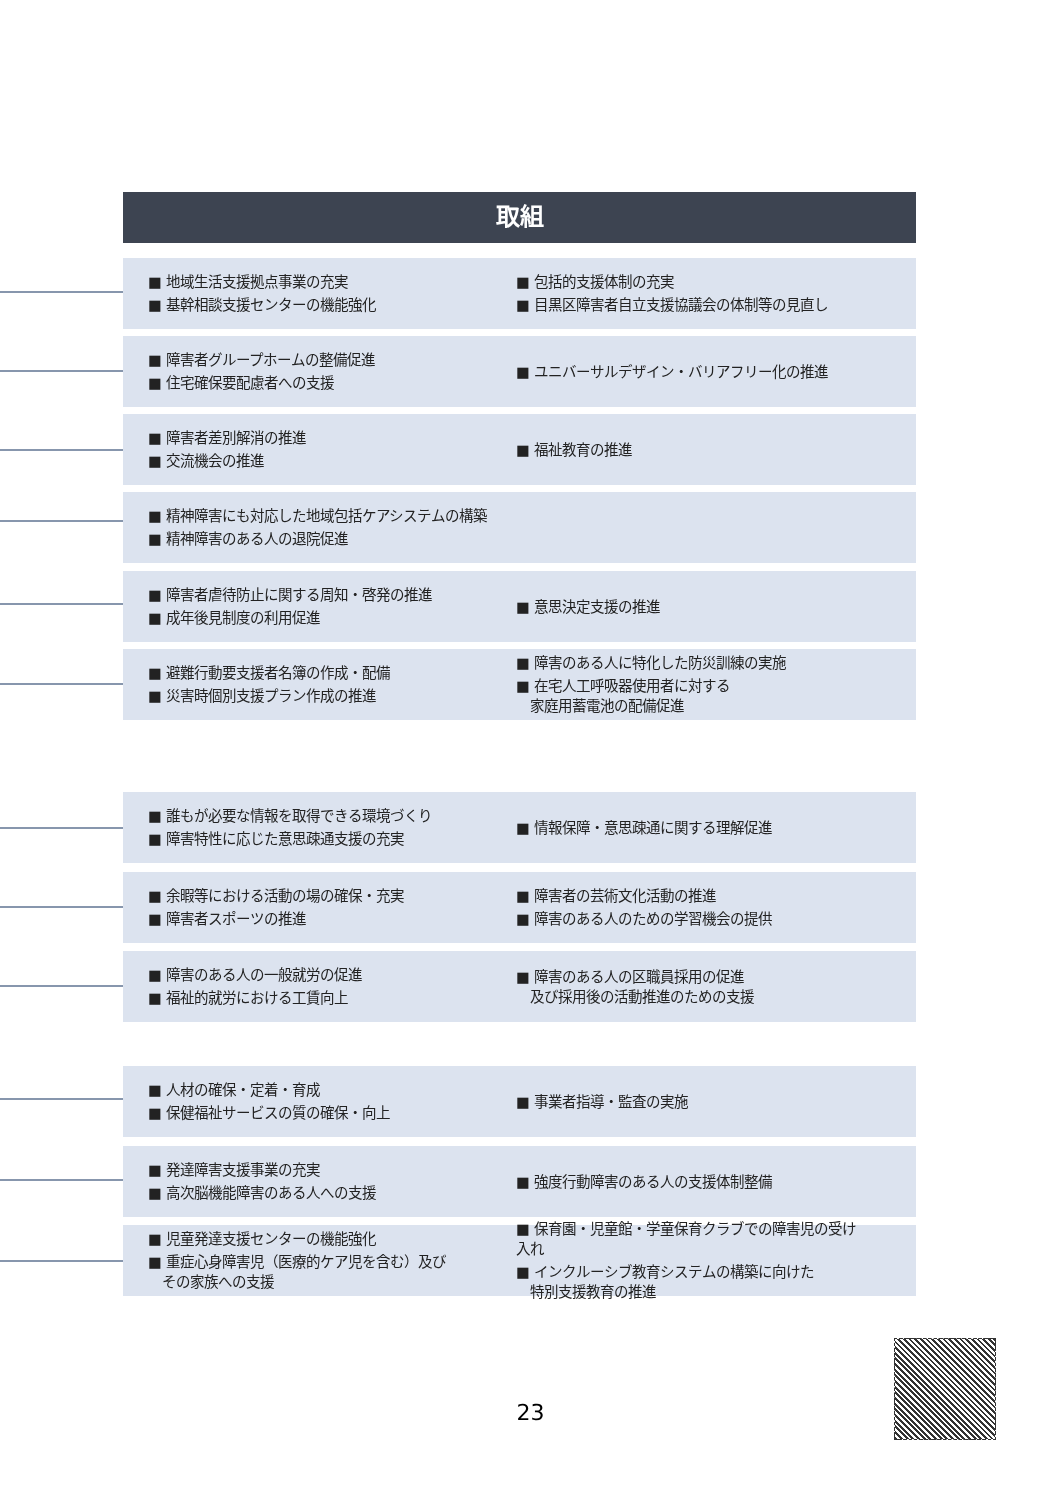取組
■ 地域生活支援拠点事業の充実
■ 基幹相談支援センターの機能強化
■ 包括的支援体制の充実
■ 目黒区障害者自立支援協議会の体制等の見直し
■ 障害者グループホームの整備促進
■ 住宅確保要配慮者への支援
■ ユニバーサルデザイン・バリアフリー化の推進
■ 障害者差別解消の推進
■ 交流機会の推進
■ 福祉教育の推進
■ 精神障害にも対応した地域包括ケアシステムの構築
■ 精神障害のある人の退院促進
■ 障害者虐待防止に関する周知・啓発の推進
■ 成年後見制度の利用促進
■ 意思決定支援の推進
■ 避難行動要支援者名簿の作成・配備
■ 災害時個別支援プラン作成の推進
■ 障害のある人に特化した防災訓練の実施
■ 在宅人工呼吸器使用者に対する
　家庭用蓄電池の配備促進
■ 誰もが必要な情報を取得できる環境づくり
■ 障害特性に応じた意思疎通支援の充実
■ 情報保障・意思疎通に関する理解促進
■ 余暇等における活動の場の確保・充実
■ 障害者スポーツの推進
■ 障害者の芸術文化活動の推進
■ 障害のある人のための学習機会の提供
■ 障害のある人の一般就労の促進
■ 福祉的就労における工賃向上
■ 障害のある人の区職員採用の促進
　及び採用後の活動推進のための支援
■ 人材の確保・定着・育成
■ 保健福祉サービスの質の確保・向上
■ 事業者指導・監査の実施
■ 発達障害支援事業の充実
■ 高次脳機能障害のある人への支援
■ 強度行動障害のある人の支援体制整備
■ 児童発達支援センターの機能強化
■ 重症心身障害児（医療的ケア児を含む）及び
　その家族への支援
■ 保育園・児童館・学童保育クラブでの障害児の受け入れ
■ インクルーシブ教育システムの構築に向けた
　特別支援教育の推進
23